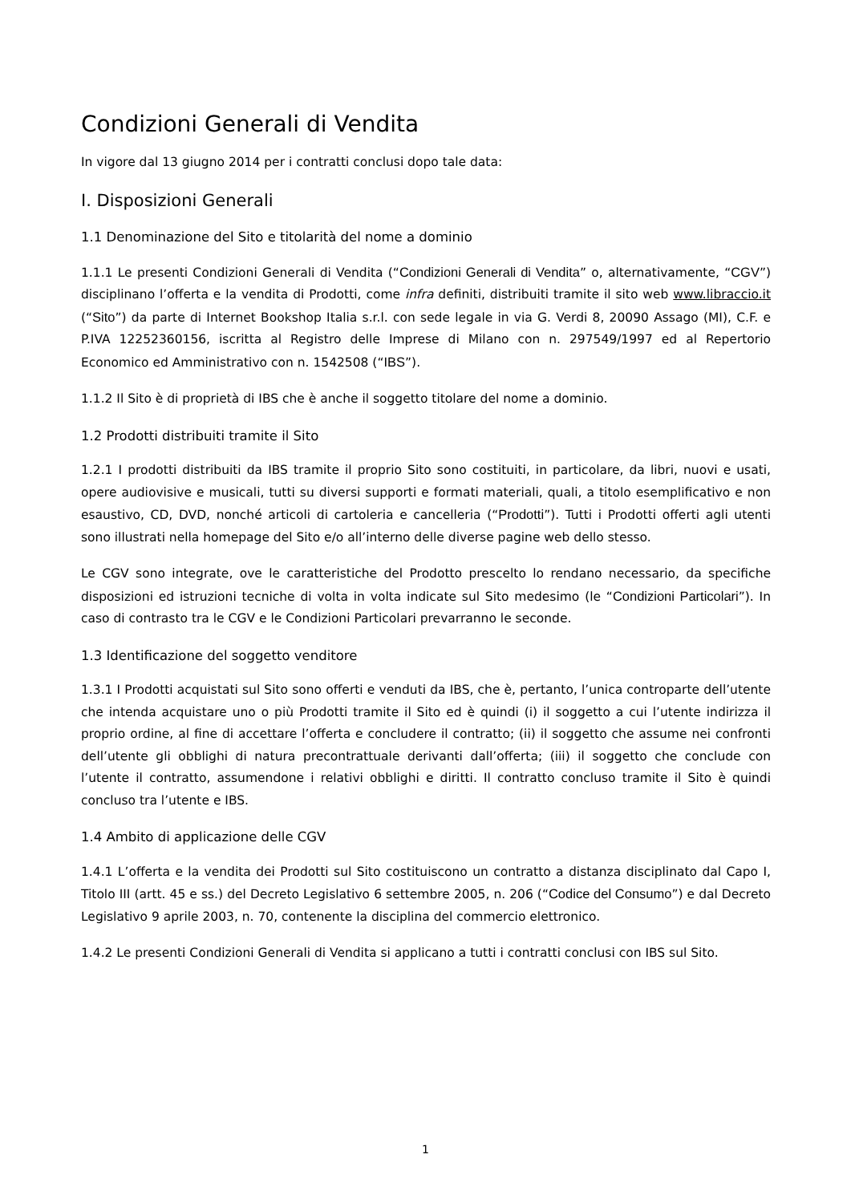Condizioni Generali di Vendita
In vigore dal 13 giugno 2014 per i contratti conclusi dopo tale data:
I. Disposizioni Generali
1.1 Denominazione del Sito e titolarità del nome a dominio
1.1.1 Le presenti Condizioni Generali di Vendita (“Condizioni Generali di Vendita” o, alternativamente, “CGV”) disciplinano l’offerta e la vendita di Prodotti, come infra definiti, distribuiti tramite il sito web www.libraccio.it (“Sito”) da parte di Internet Bookshop Italia s.r.l. con sede legale in via G. Verdi 8, 20090 Assago (MI), C.F. e P.IVA 12252360156, iscritta al Registro delle Imprese di Milano con n. 297549/1997 ed al Repertorio Economico ed Amministrativo con n. 1542508 (“IBS”).
1.1.2 Il Sito è di proprietà di IBS che è anche il soggetto titolare del nome a dominio.
1.2 Prodotti distribuiti tramite il Sito
1.2.1 I prodotti distribuiti da IBS tramite il proprio Sito sono costituiti, in particolare, da libri, nuovi e usati, opere audiovisive e musicali, tutti su diversi supporti e formati materiali, quali, a titolo esemplificativo e non esaustivo, CD, DVD, nonché articoli di cartoleria e cancelleria (“Prodotti”). Tutti i Prodotti offerti agli utenti sono illustrati nella homepage del Sito e/o all’interno delle diverse pagine web dello stesso.
Le CGV sono integrate, ove le caratteristiche del Prodotto prescelto lo rendano necessario, da specifiche disposizioni ed istruzioni tecniche di volta in volta indicate sul Sito medesimo (le “Condizioni Particolari”). In caso di contrasto tra le CGV e le Condizioni Particolari prevarranno le seconde.
1.3 Identificazione del soggetto venditore
1.3.1 I Prodotti acquistati sul Sito sono offerti e venduti da IBS, che è, pertanto, l’unica controparte dell’utente che intenda acquistare uno o più Prodotti tramite il Sito ed è quindi (i) il soggetto a cui l’utente indirizza il proprio ordine, al fine di accettare l’offerta e concludere il contratto; (ii) il soggetto che assume nei confronti dell’utente gli obblighi di natura precontrattuale derivanti dall’offerta; (iii) il soggetto che conclude con l’utente il contratto, assumendone i relativi obblighi e diritti. Il contratto concluso tramite il Sito è quindi concluso tra l’utente e IBS.
1.4 Ambito di applicazione delle CGV
1.4.1 L’offerta e la vendita dei Prodotti sul Sito costituiscono un contratto a distanza disciplinato dal Capo I, Titolo III (artt. 45 e ss.) del Decreto Legislativo 6 settembre 2005, n. 206 (“Codice del Consumo”) e dal Decreto Legislativo 9 aprile 2003, n. 70, contenente la disciplina del commercio elettronico.
1.4.2 Le presenti Condizioni Generali di Vendita si applicano a tutti i contratti conclusi con IBS sul Sito.
1